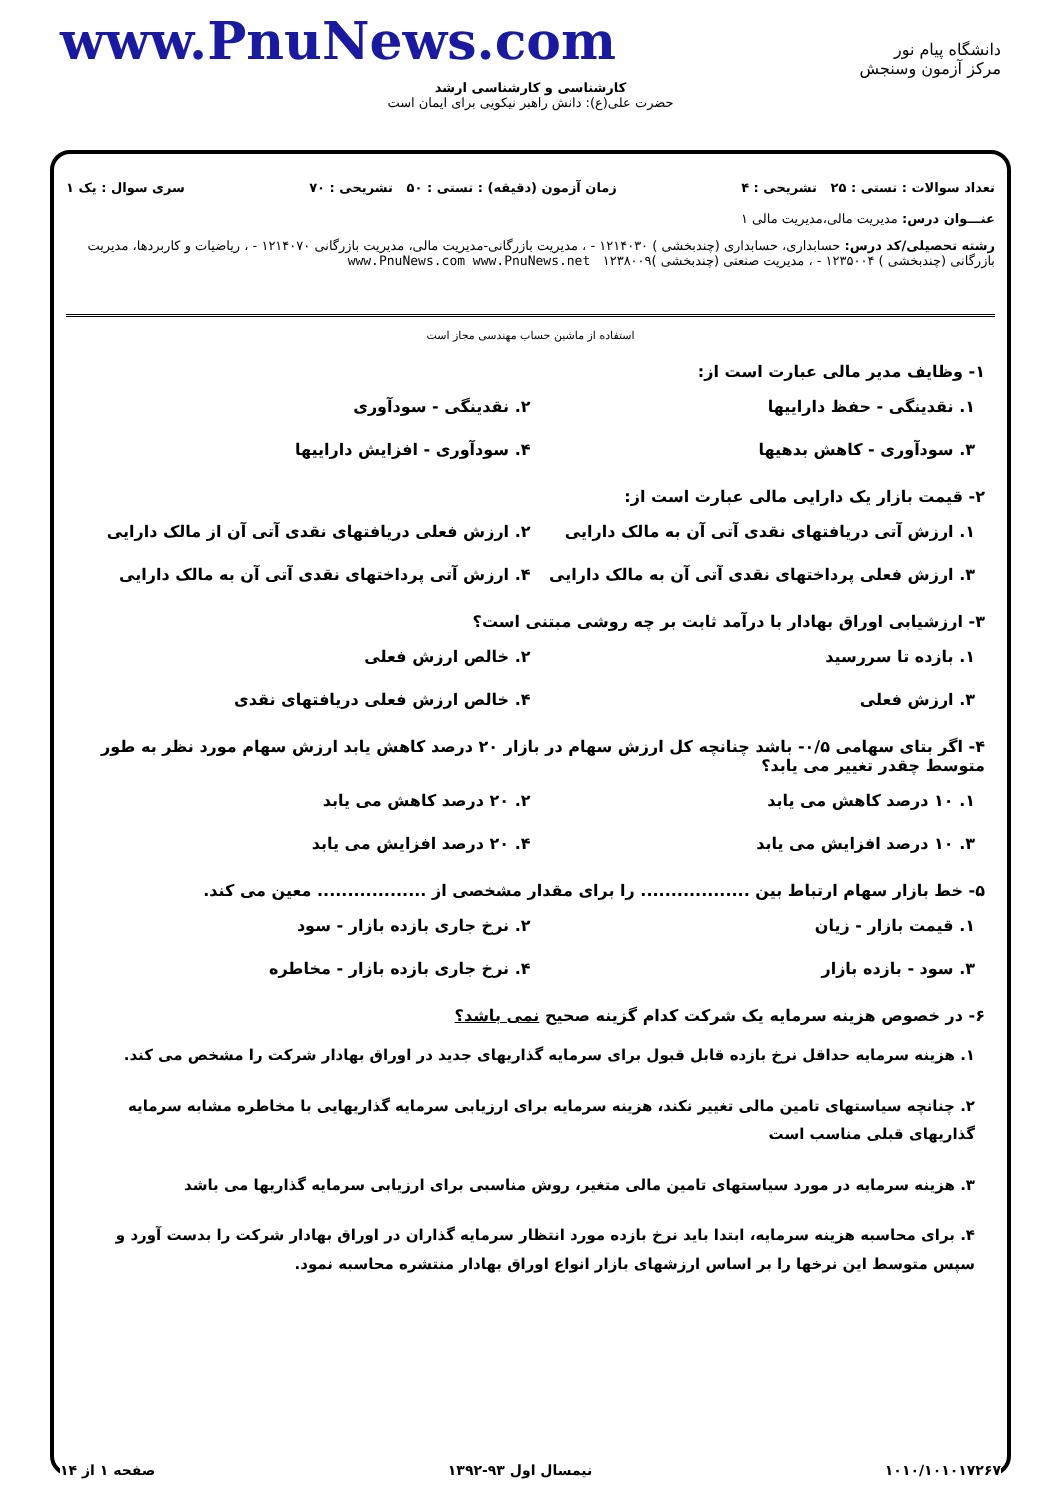www.PnuNews.com
دانشگاه پیام نور
مرکز آزمون وسنجش
کارشناسی و کارشناسی ارشد
حضرت علی(ع): دانش راهبر نیکویی برای ایمان است
تعداد سوالات : تستی : ۲۵ تشریحی : ۴ زمان آزمون (دقیقه) : تستی : ۵۰ تشریحی : ۷۰ سری سوال : یک ۱
عنـــوان درس: مدیریت مالی،مدیریت مالی ۱
رشته تحصیلی/کد درس: حسابداری، حسابداری (چندبخشی ) ۱۲۱۴۰۳۰ - ، مدیریت بازرگانی-مدیریت مالی، مدیریت بازرگانی ۱۲۱۴۰۷۰ - ، ریاضیات و کاربردها، مدیریت بازرگانی (چندبخشی ) ۱۲۳۵۰۰۴ - ، مدیریت صنعتی (چندبخشی )۱۲۳۸۰۰۹ www.PnuNews.com www.PnuNews.net
استفاده از ماشین حساب مهندسی مجاز است
۱- وظایف مدیر مالی عبارت است از:
۱. نقدینگی - حفظ داراییها
۲. نقدینگی - سودآوری
۳. سودآوری - کاهش بدهیها
۴. سودآوری - افزایش داراییها
۲- قیمت بازار یک دارایی مالی عبارت است از:
۱. ارزش آتی دریافتهای نقدی آتی آن به مالک دارایی
۲. ارزش فعلی دریافتهای نقدی آتی آن از مالک دارایی
۳. ارزش فعلی پرداختهای نقدی آتی آن به مالک دارایی
۴. ارزش آتی پرداختهای نقدی آتی آن به مالک دارایی
۳- ارزشیابی اوراق بهادار با درآمد ثابت بر چه روشی مبتنی است؟
۱. بازده تا سررسید
۲. خالص ارزش فعلی
۳. ارزش فعلی
۴. خالص ارزش فعلی دریافتهای نقدی
۴- اگر بتای سهامی ۰/۵- باشد چنانچه کل ارزش سهام در بازار ۲۰ درصد کاهش یابد ارزش سهام مورد نظر به طور متوسط چقدر تغییر می یابد؟
۱. ۱۰ درصد کاهش می یابد
۲. ۲۰ درصد کاهش می یابد
۳. ۱۰ درصد افزایش می یابد
۴. ۲۰ درصد افزایش می یابد
۵- خط بازار سهام ارتباط بین .................. را برای مقدار مشخصی از .................. معین می کند.
۱. قیمت بازار - زیان
۲. نرخ جاری بازده بازار - سود
۳. سود - بازده بازار
۴. نرخ جاری بازده بازار - مخاطره
۶- در خصوص هزینه سرمایه یک شرکت کدام گزینه صحیح نمی باشد؟
۱. هزینه سرمایه حداقل نرخ بازده قابل قبول برای سرمایه گذاریهای جدید در اوراق بهادار شرکت را مشخص می کند.
۲. چنانچه سیاستهای تامین مالی تغییر نکند، هزینه سرمایه برای ارزیابی سرمایه گذاریهایی با مخاطره مشابه سرمایه گذاریهای قبلی مناسب است
۳. هزینه سرمایه در مورد سیاستهای تامین مالی متغیر، روش مناسبی برای ارزیابی سرمایه گذاریها می باشد
۴. برای محاسبه هزینه سرمایه، ابتدا باید نرخ بازده مورد انتظار سرمایه گذاران در اوراق بهادار شرکت را بدست آورد و سپس متوسط این نرخها را بر اساس ارزشهای بازار انواع اوراق بهادار منتشره محاسبه نمود.
۱۰۱۰/۱۰۱۰۱۷۲۶۷ نیمسال اول ۹۳-۱۳۹۲ صفحه ۱ از ۱۴